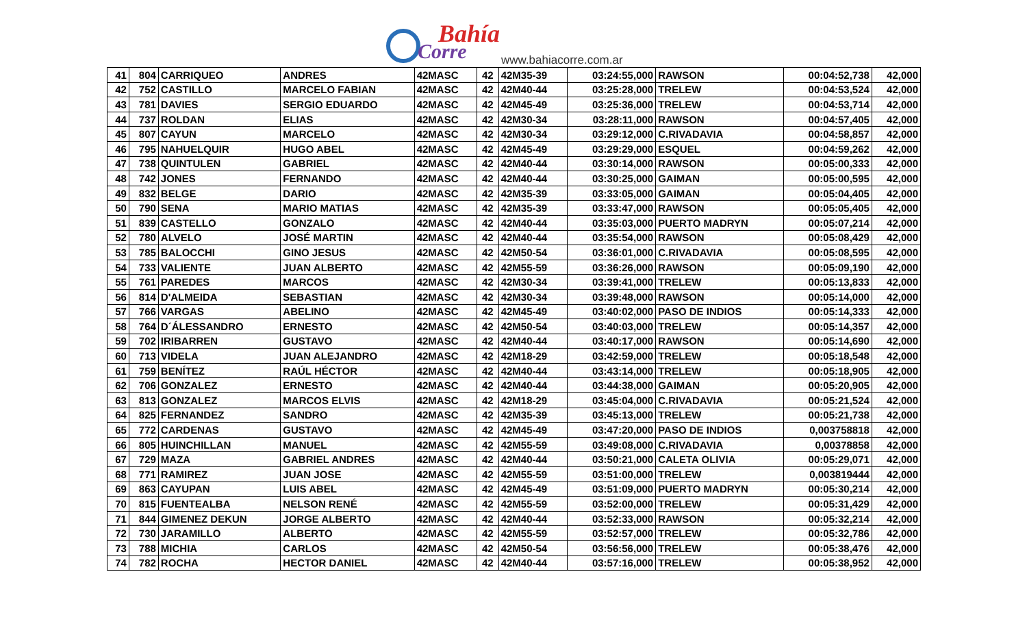Bahía
Corre www.bahiacorre.com.ar
| 41 | 804 | CARRIQUEO | ANDRES | 42MASC | 42 | 42M35-39 | 03:24:55,000 | RAWSON | 00:04:52,738 | 42,000 |
| 42 | 752 | CASTILLO | MARCELO FABIAN | 42MASC | 42 | 42M40-44 | 03:25:28,000 | TRELEW | 00:04:53,524 | 42,000 |
| 43 | 781 | DAVIES | SERGIO EDUARDO | 42MASC | 42 | 42M45-49 | 03:25:36,000 | TRELEW | 00:04:53,714 | 42,000 |
| 44 | 737 | ROLDAN | ELIAS | 42MASC | 42 | 42M30-34 | 03:28:11,000 | RAWSON | 00:04:57,405 | 42,000 |
| 45 | 807 | CAYUN | MARCELO | 42MASC | 42 | 42M30-34 | 03:29:12,000 | C.RIVADAVIA | 00:04:58,857 | 42,000 |
| 46 | 795 | NAHUELQUIR | HUGO ABEL | 42MASC | 42 | 42M45-49 | 03:29:29,000 | ESQUEL | 00:04:59,262 | 42,000 |
| 47 | 738 | QUINTULEN | GABRIEL | 42MASC | 42 | 42M40-44 | 03:30:14,000 | RAWSON | 00:05:00,333 | 42,000 |
| 48 | 742 | JONES | FERNANDO | 42MASC | 42 | 42M40-44 | 03:30:25,000 | GAIMAN | 00:05:00,595 | 42,000 |
| 49 | 832 | BELGE | DARIO | 42MASC | 42 | 42M35-39 | 03:33:05,000 | GAIMAN | 00:05:04,405 | 42,000 |
| 50 | 790 | SENA | MARIO MATIAS | 42MASC | 42 | 42M35-39 | 03:33:47,000 | RAWSON | 00:05:05,405 | 42,000 |
| 51 | 839 | CASTELLO | GONZALO | 42MASC | 42 | 42M40-44 | 03:35:03,000 | PUERTO MADRYN | 00:05:07,214 | 42,000 |
| 52 | 780 | ALVELO | JOSÉ MARTIN | 42MASC | 42 | 42M40-44 | 03:35:54,000 | RAWSON | 00:05:08,429 | 42,000 |
| 53 | 785 | BALOCCHI | GINO JESUS | 42MASC | 42 | 42M50-54 | 03:36:01,000 | C.RIVADAVIA | 00:05:08,595 | 42,000 |
| 54 | 733 | VALIENTE | JUAN ALBERTO | 42MASC | 42 | 42M55-59 | 03:36:26,000 | RAWSON | 00:05:09,190 | 42,000 |
| 55 | 761 | PAREDES | MARCOS | 42MASC | 42 | 42M30-34 | 03:39:41,000 | TRELEW | 00:05:13,833 | 42,000 |
| 56 | 814 | D'ALMEIDA | SEBASTIAN | 42MASC | 42 | 42M30-34 | 03:39:48,000 | RAWSON | 00:05:14,000 | 42,000 |
| 57 | 766 | VARGAS | ABELINO | 42MASC | 42 | 42M45-49 | 03:40:02,000 | PASO DE INDIOS | 00:05:14,333 | 42,000 |
| 58 | 764 | D´ÁLESSANDRO | ERNESTO | 42MASC | 42 | 42M50-54 | 03:40:03,000 | TRELEW | 00:05:14,357 | 42,000 |
| 59 | 702 | IRIBARREN | GUSTAVO | 42MASC | 42 | 42M40-44 | 03:40:17,000 | RAWSON | 00:05:14,690 | 42,000 |
| 60 | 713 | VIDELA | JUAN ALEJANDRO | 42MASC | 42 | 42M18-29 | 03:42:59,000 | TRELEW | 00:05:18,548 | 42,000 |
| 61 | 759 | BENÍTEZ | RAÚL HÉCTOR | 42MASC | 42 | 42M40-44 | 03:43:14,000 | TRELEW | 00:05:18,905 | 42,000 |
| 62 | 706 | GONZALEZ | ERNESTO | 42MASC | 42 | 42M40-44 | 03:44:38,000 | GAIMAN | 00:05:20,905 | 42,000 |
| 63 | 813 | GONZALEZ | MARCOS ELVIS | 42MASC | 42 | 42M18-29 | 03:45:04,000 | C.RIVADAVIA | 00:05:21,524 | 42,000 |
| 64 | 825 | FERNANDEZ | SANDRO | 42MASC | 42 | 42M35-39 | 03:45:13,000 | TRELEW | 00:05:21,738 | 42,000 |
| 65 | 772 | CARDENAS | GUSTAVO | 42MASC | 42 | 42M45-49 | 03:47:20,000 | PASO DE INDIOS | 0,003758818 | 42,000 |
| 66 | 805 | HUINCHILLAN | MANUEL | 42MASC | 42 | 42M55-59 | 03:49:08,000 | C.RIVADAVIA | 0,00378858 | 42,000 |
| 67 | 729 | MAZA | GABRIEL ANDRES | 42MASC | 42 | 42M40-44 | 03:50:21,000 | CALETA OLIVIA | 00:05:29,071 | 42,000 |
| 68 | 771 | RAMIREZ | JUAN JOSE | 42MASC | 42 | 42M55-59 | 03:51:00,000 | TRELEW | 0,003819444 | 42,000 |
| 69 | 863 | CAYUPAN | LUIS ABEL | 42MASC | 42 | 42M45-49 | 03:51:09,000 | PUERTO MADRYN | 00:05:30,214 | 42,000 |
| 70 | 815 | FUENTEALBA | NELSON RENÉ | 42MASC | 42 | 42M55-59 | 03:52:00,000 | TRELEW | 00:05:31,429 | 42,000 |
| 71 | 844 | GIMENEZ DEKUN | JORGE ALBERTO | 42MASC | 42 | 42M40-44 | 03:52:33,000 | RAWSON | 00:05:32,214 | 42,000 |
| 72 | 730 | JARAMILLO | ALBERTO | 42MASC | 42 | 42M55-59 | 03:52:57,000 | TRELEW | 00:05:32,786 | 42,000 |
| 73 | 788 | MICHIA | CARLOS | 42MASC | 42 | 42M50-54 | 03:56:56,000 | TRELEW | 00:05:38,476 | 42,000 |
| 74 | 782 | ROCHA | HECTOR DANIEL | 42MASC | 42 | 42M40-44 | 03:57:16,000 | TRELEW | 00:05:38,952 | 42,000 |